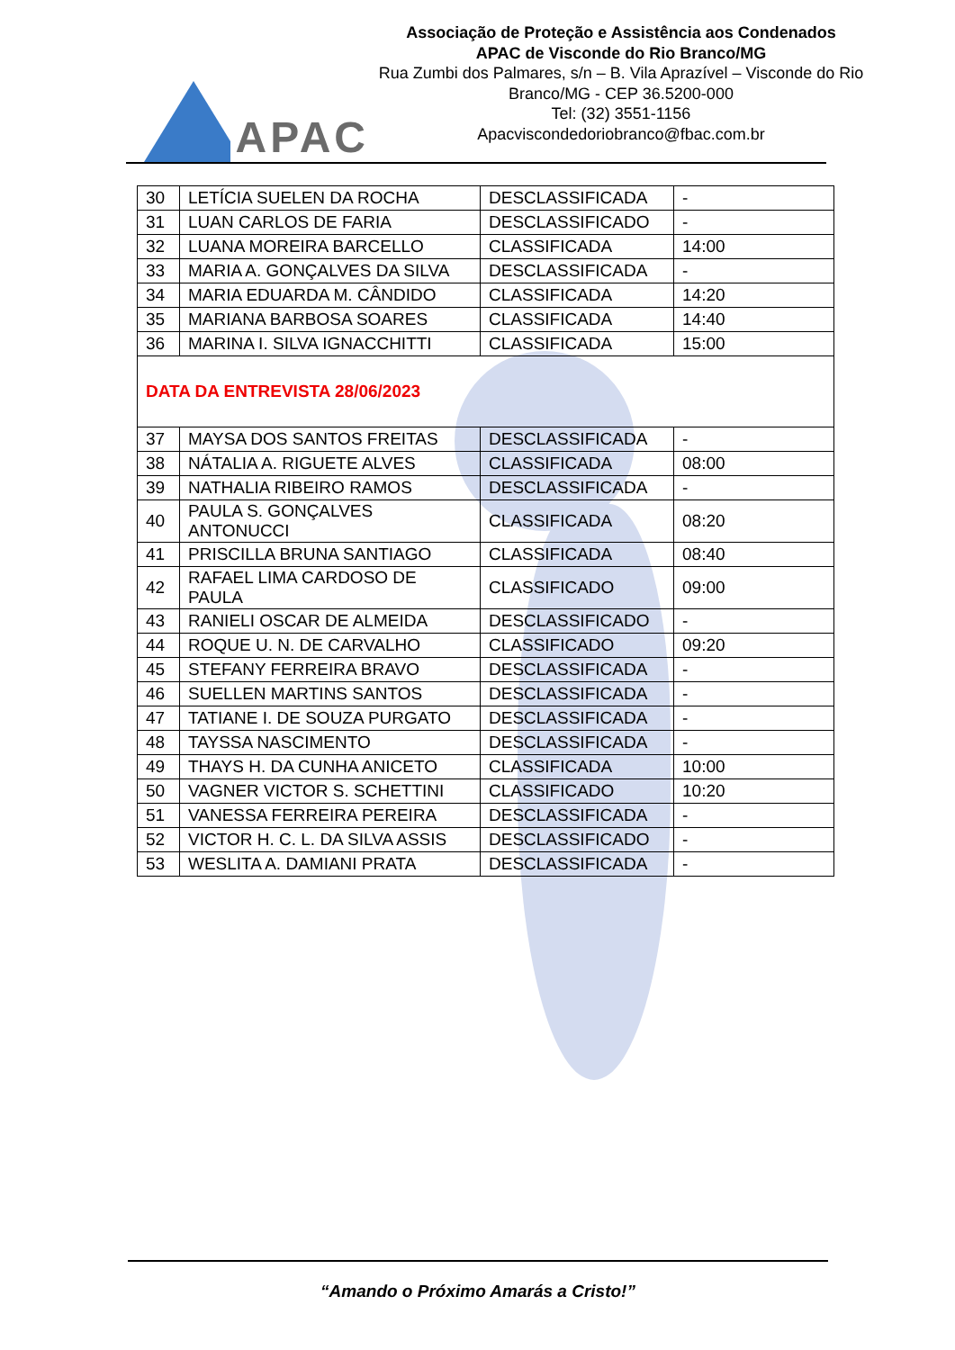APAC
Associação de Proteção e Assistência aos Condenados
APAC de Visconde do Rio Branco/MG
Rua Zumbi dos Palmares, s/n – B. Vila Aprazível – Visconde do Rio Branco/MG - CEP 36.5200-000
Tel: (32) 3551-1156
Apacviscondedoriobranco@fbac.com.br
| 30 | LETÍCIA SUELEN DA ROCHA | DESCLASSIFICADA | - |
| 31 | LUAN CARLOS DE FARIA | DESCLASSIFICADO | - |
| 32 | LUANA MOREIRA BARCELLO | CLASSIFICADA | 14:00 |
| 33 | MARIA A. GONÇALVES DA SILVA | DESCLASSIFICADA | - |
| 34 | MARIA EDUARDA M. CÂNDIDO | CLASSIFICADA | 14:20 |
| 35 | MARIANA BARBOSA SOARES | CLASSIFICADA | 14:40 |
| 36 | MARINA I. SILVA IGNACCHITTI | CLASSIFICADA | 15:00 |
| DATA DA ENTREVISTA 28/06/2023 | | | |
| 37 | MAYSA DOS SANTOS FREITAS | DESCLASSIFICADA | - |
| 38 | NÁTALIA A. RIGUETE ALVES | CLASSIFICADA | 08:00 |
| 39 | NATHALIA RIBEIRO RAMOS | DESCLASSIFICADA | - |
| 40 | PAULA S. GONÇALVES ANTONUCCI | CLASSIFICADA | 08:20 |
| 41 | PRISCILLA BRUNA SANTIAGO | CLASSIFICADA | 08:40 |
| 42 | RAFAEL LIMA CARDOSO DE PAULA | CLASSIFICADO | 09:00 |
| 43 | RANIELI OSCAR DE ALMEIDA | DESCLASSIFICADO | - |
| 44 | ROQUE U. N. DE CARVALHO | CLASSIFICADO | 09:20 |
| 45 | STEFANY FERREIRA BRAVO | DESCLASSIFICADA | - |
| 46 | SUELLEN MARTINS SANTOS | DESCLASSIFICADA | - |
| 47 | TATIANE I. DE SOUZA PURGATO | DESCLASSIFICADA | - |
| 48 | TAYSSA NASCIMENTO | DESCLASSIFICADA | - |
| 49 | THAYS H. DA CUNHA ANICETO | CLASSIFICADA | 10:00 |
| 50 | VAGNER VICTOR S. SCHETTINI | CLASSIFICADO | 10:20 |
| 51 | VANESSA FERREIRA PEREIRA | DESCLASSIFICADA | - |
| 52 | VICTOR H. C. L. DA SILVA ASSIS | DESCLASSIFICADO | - |
| 53 | WESLITA A. DAMIANI PRATA | DESCLASSIFICADA | - |
“Amando o Próximo Amarás a Cristo!”